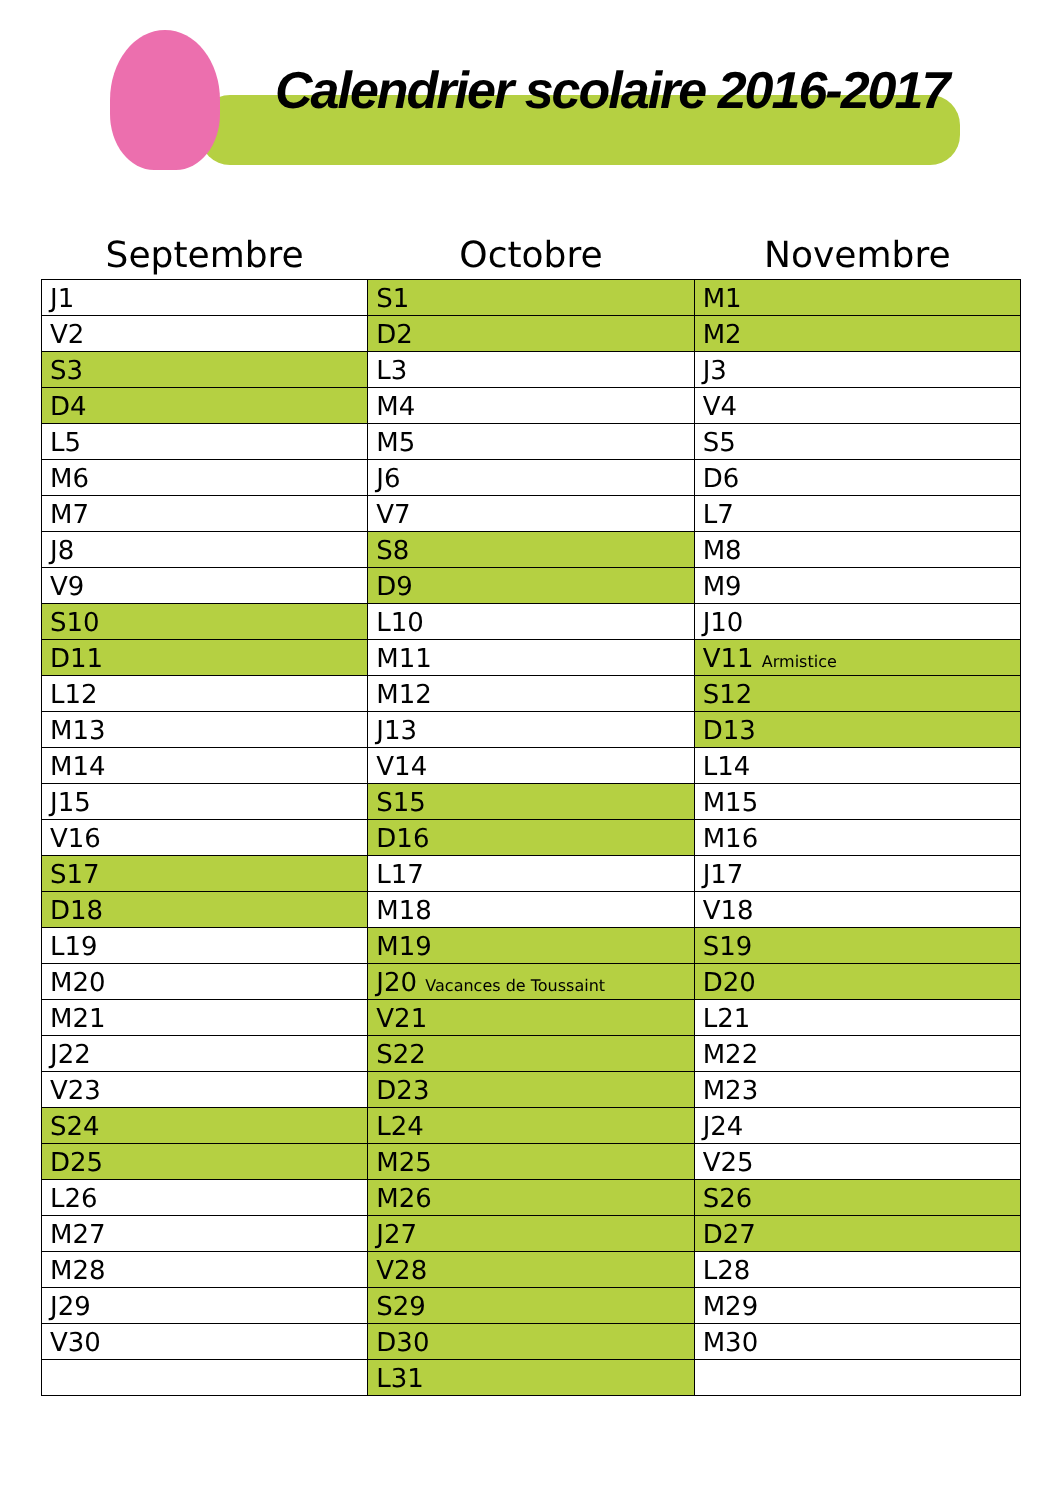Calendrier scolaire 2016-2017
| Septembre | Octobre | Novembre |
| --- | --- | --- |
| J1 | S1 | M1 |
| V2 | D2 | M2 |
| S3 | L3 | J3 |
| D4 | M4 | V4 |
| L5 | M5 | S5 |
| M6 | J6 | D6 |
| M7 | V7 | L7 |
| J8 | S8 | M8 |
| V9 | D9 | M9 |
| S10 | L10 | J10 |
| D11 | M11 | V11 Armistice |
| L12 | M12 | S12 |
| M13 | J13 | D13 |
| M14 | V14 | L14 |
| J15 | S15 | M15 |
| V16 | D16 | M16 |
| S17 | L17 | J17 |
| D18 | M18 | V18 |
| L19 | M19 | S19 |
| M20 | J20 Vacances de Toussaint | D20 |
| M21 | V21 | L21 |
| J22 | S22 | M22 |
| V23 | D23 | M23 |
| S24 | L24 | J24 |
| D25 | M25 | V25 |
| L26 | M26 | S26 |
| M27 | J27 | D27 |
| M28 | V28 | L28 |
| J29 | S29 | M29 |
| V30 | D30 | M30 |
| | L31 | |